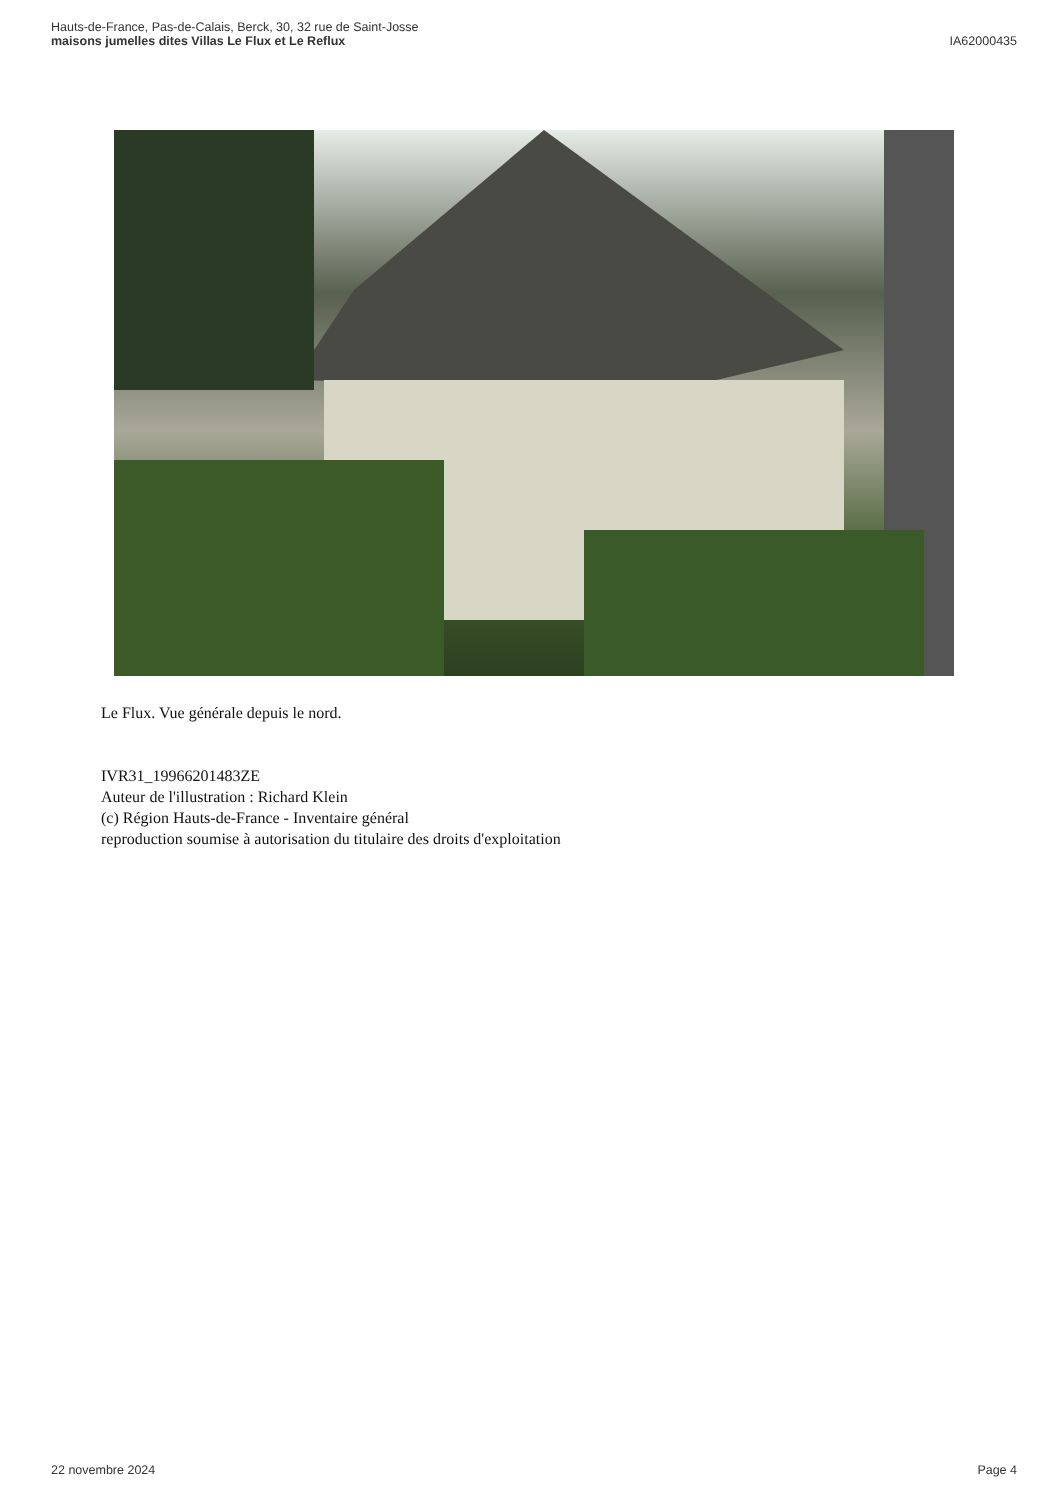Hauts-de-France, Pas-de-Calais, Berck, 30, 32 rue de Saint-Josse
maisons jumelles dites Villas Le Flux et Le Reflux
IA62000435
Le Flux. Vue générale depuis le nord.
IVR31_19966201483ZE
Auteur de l'illustration : Richard Klein
(c) Région Hauts-de-France - Inventaire général
reproduction soumise à autorisation du titulaire des droits d'exploitation
22 novembre 2024 Page 4